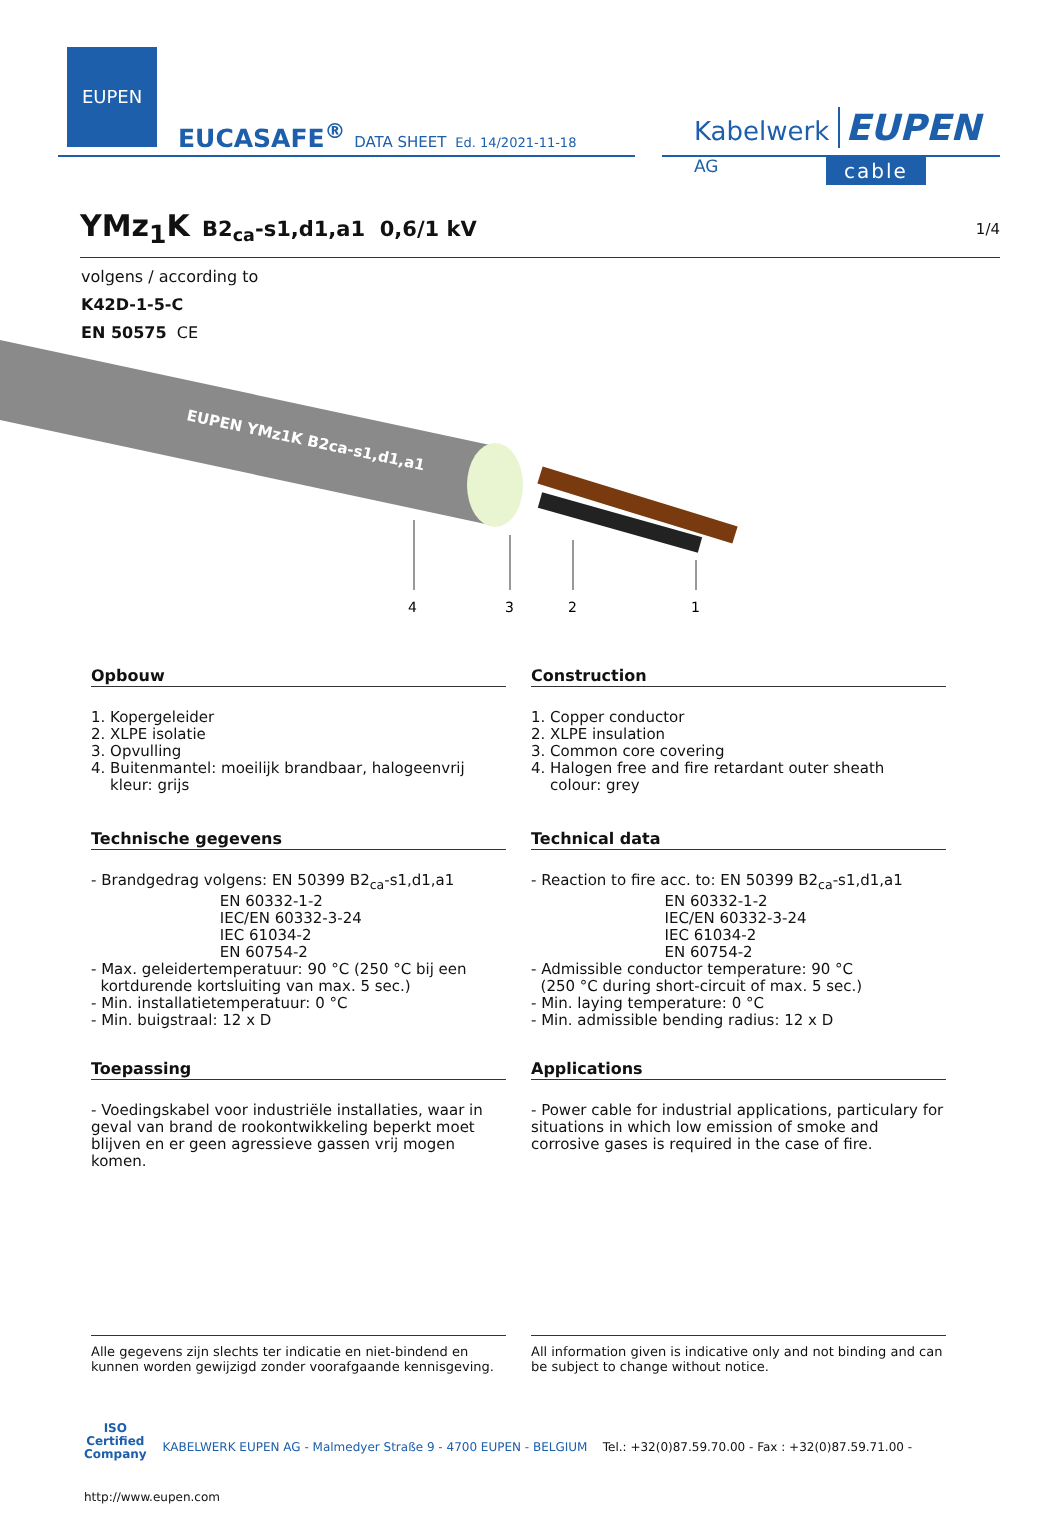EUPEN
EUCASAFE<sup>®</sup> DATA SHEET Ed. 14/2021-11-18
Kabelwerk EUPEN AG
cable
YMz<sub>1</sub>K
B2<sub>ca</sub>-s1,d1,a1 0,6/1 kV 1/4
volgens / according to
K42D-1-5-C
EN 50575 CE
EUPEN YMz1K B2ca-s1,d1,a1
4
3
2
1
Opbouw
1. Kopergeleider
2. XLPE isolatie
3. Opvulling
4. Buitenmantel: moeilijk brandbaar, halogeenvrij
kleur: grijs
Construction
1. Copper conductor
2. XLPE insulation
3. Common core covering
4. Halogen free and fire retardant outer sheath
colour: grey
Technische gegevens
- Brandgedrag volgens: EN 50399 B2<sub>ca</sub>-s1,d1,a1
EN 60332-1-2
IEC/EN 60332-3-24
IEC 61034-2
EN 60754-2
- Max. geleidertemperatuur: 90 °C (250 °C bij een
kortdurende kortsluiting van max. 5 sec.)
- Min. installatietemperatuur: 0 °C
- Min. buigstraal: 12 x D
Technical data
- Reaction to fire acc. to: EN 50399 B2<sub>ca</sub>-s1,d1,a1
EN 60332-1-2
IEC/EN 60332-3-24
IEC 61034-2
EN 60754-2
- Admissible conductor temperature: 90 °C
(250 °C during short-circuit of max. 5 sec.)
- Min. laying temperature: 0 °C
- Min. admissible bending radius: 12 x D
Toepassing
- Voedingskabel voor industriële installaties, waar in geval van brand de rookontwikkeling beperkt moet blijven en er geen agressieve gassen vrij mogen komen.
Applications
- Power cable for industrial applications, particulary for situations in which low emission of smoke and corrosive gases is required in the case of fire.
Alle gegevens zijn slechts ter indicatie en niet-bindend en kunnen worden gewijzigd zonder voorafgaande kennisgeving.
All information given is indicative only and not binding and can be subject to change without notice.
ISO
Certified
Company KABELWERK EUPEN AG - Malmedyer Straße 9 - 4700 EUPEN - BELGIUM Tel.: +32(0)87.59.70.00 - Fax : +32(0)87.59.71.00 - http://www.eupen.com